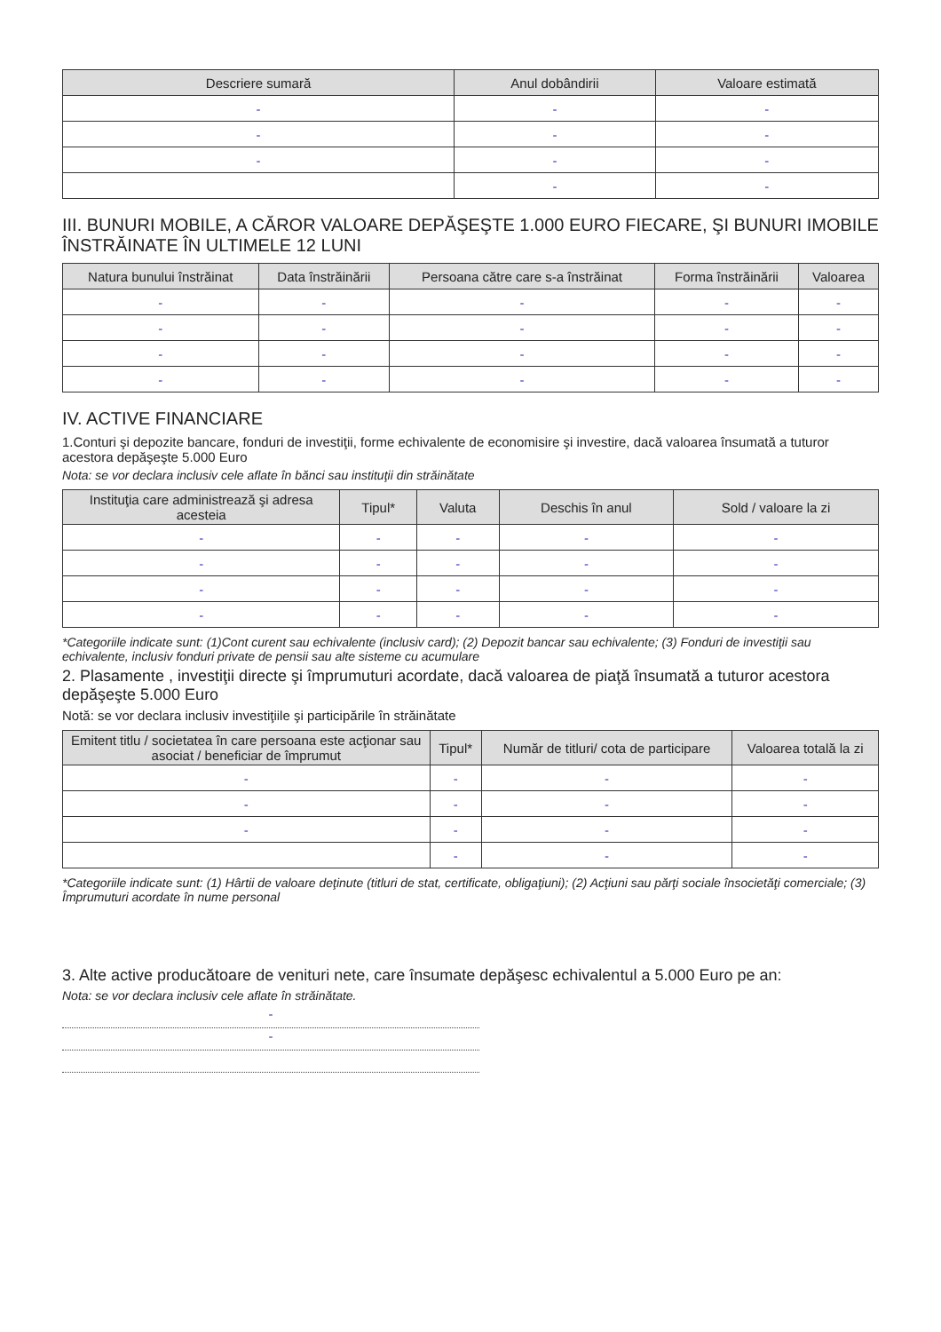| Descriere sumară | Anul dobândirii | Valoare estimată |
| --- | --- | --- |
| - | - | - |
| - | - | - |
| - | - | - |
| | - | - |
III. BUNURI MOBILE, A CĂROR VALOARE DEPĂŞEŞTE 1.000 EURO FIECARE, ŞI BUNURI IMOBILE ÎNSTRĂINATE ÎN ULTIMELE 12 LUNI
| Natura bunului înstrăinat | Data înstrăinării | Persoana către care s-a înstrăinat | Forma înstrăinării | Valoarea |
| --- | --- | --- | --- | --- |
| - | - | - | - | - |
| - | - | - | - | - |
| - | - | - | - | - |
| - | - | - | - | - |
IV. ACTIVE FINANCIARE
1.Conturi şi depozite bancare, fonduri de investiţii, forme echivalente de economisire şi investire, dacă valoarea însumată a tuturor acestora depăşeşte 5.000 Euro
Nota: se vor declara inclusiv cele aflate în bănci sau instituţii din străinătate
| Instituţia care administrează şi adresa acesteia | Tipul* | Valuta | Deschis în anul | Sold / valoare la zi |
| --- | --- | --- | --- | --- |
| - | - | - | - | - |
| - | - | - | - | - |
| - | - | - | - | - |
| - | - | - | - | - |
*Categoriile indicate sunt: (1)Cont curent sau echivalente (inclusiv card); (2) Depozit bancar sau echivalente; (3) Fonduri de investiţii sau echivalente, inclusiv fonduri private de pensii sau alte sisteme cu acumulare
2. Plasamente , investiţii directe şi împrumuturi acordate, dacă valoarea de piaţă însumată a tuturor acestora depăşeşte 5.000 Euro
Notă: se vor declara inclusiv investiţiile şi participările în străinătate
| Emitent titlu / societatea în care persoana este acţionar sau asociat / beneficiar de împrumut | Tipul* | Număr de titluri/ cota de participare | Valoarea totală la zi |
| --- | --- | --- | --- |
| - | - | - | - |
| - | - | - | - |
| - | - | - | - |
| | - | - | - |
*Categoriile indicate sunt: (1) Hârtii de valoare deţinute (titluri de stat, certificate, obligaţiuni); (2) Acţiuni sau părţi sociale însocietăţi comerciale; (3) Împrumuturi acordate în nume personal
3. Alte active producătoare de venituri nete, care însumate depăşesc echivalentul a 5.000 Euro pe an:
Nota: se vor declara inclusiv cele aflate în străinătate.
-
-